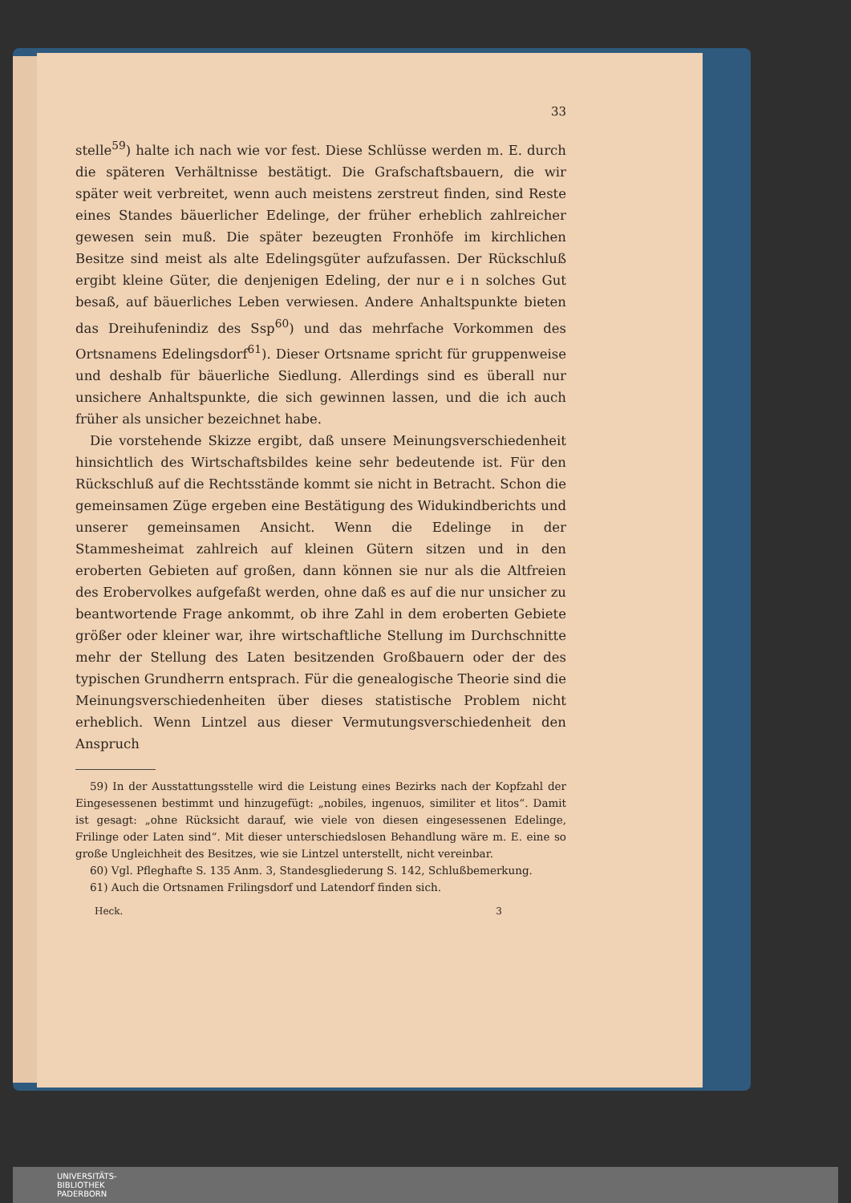33
stelle<sup>59</sup>) halte ich nach wie vor fest. Diese Schlüsse werden m. E. durch die späteren Verhältnisse bestätigt. Die Grafschaftsbauern, die wir später weit verbreitet, wenn auch meistens zerstreut finden, sind Reste eines Standes bäuerlicher Edelinge, der früher erheblich zahlreicher gewesen sein muß. Die später bezeugten Fronhöfe im kirchlichen Besitze sind meist als alte Edelingsgüter aufzufassen. Der Rückschluß ergibt kleine Güter, die denjenigen Edeling, der nur e i n solches Gut besaß, auf bäuerliches Leben verwiesen. Andere Anhaltspunkte bieten das Dreihufenindiz des Ssp<sup>60</sup>) und das mehrfache Vorkommen des Ortsnamens Edelingsdorf<sup>61</sup>). Dieser Ortsname spricht für gruppenweise und deshalb für bäuerliche Siedlung. Allerdings sind es überall nur unsichere Anhaltspunkte, die sich gewinnen lassen, und die ich auch früher als unsicher bezeichnet habe.
Die vorstehende Skizze ergibt, daß unsere Meinungsverschiedenheit hinsichtlich des Wirtschaftsbildes keine sehr bedeutende ist. Für den Rückschluß auf die Rechtsstände kommt sie nicht in Betracht. Schon die gemeinsamen Züge ergeben eine Bestätigung des Widukindberichts und unserer gemeinsamen Ansicht. Wenn die Edelinge in der Stammesheimat zahlreich auf kleinen Gütern sitzen und in den eroberten Gebieten auf großen, dann können sie nur als die Altfreien des Erobervolkes aufgefaßt werden, ohne daß es auf die nur unsicher zu beantwortende Frage ankommt, ob ihre Zahl in dem eroberten Gebiete größer oder kleiner war, ihre wirtschaftliche Stellung im Durchschnitte mehr der Stellung des Laten besitzenden Großbauern oder der des typischen Grundherrn entsprach. Für die genealogische Theorie sind die Meinungsverschiedenheiten über dieses statistische Problem nicht erheblich. Wenn Lintzel aus dieser Vermutungsverschiedenheit den Anspruch
59) In der Ausstattungsstelle wird die Leistung eines Bezirks nach der Kopfzahl der Eingesessenen bestimmt und hinzugefügt: „nobiles, ingenuos, similiter et litos“. Damit ist gesagt: „ohne Rücksicht darauf, wie viele von diesen eingesessenen Edelinge, Frilinge oder Laten sind“. Mit dieser unterschiedslosen Behandlung wäre m. E. eine so große Ungleichheit des Besitzes, wie sie Lintzel unterstellt, nicht vereinbar.
60) Vgl. Pfleghafte S. 135 Anm. 3, Standesgliederung S. 142, Schlußbemerkung.
61) Auch die Ortsnamen Frilingsdorf und Latendorf finden sich.
Heck. 3
UNIVERSITÄTS-
BIBLIOTHEK
PADERBORN